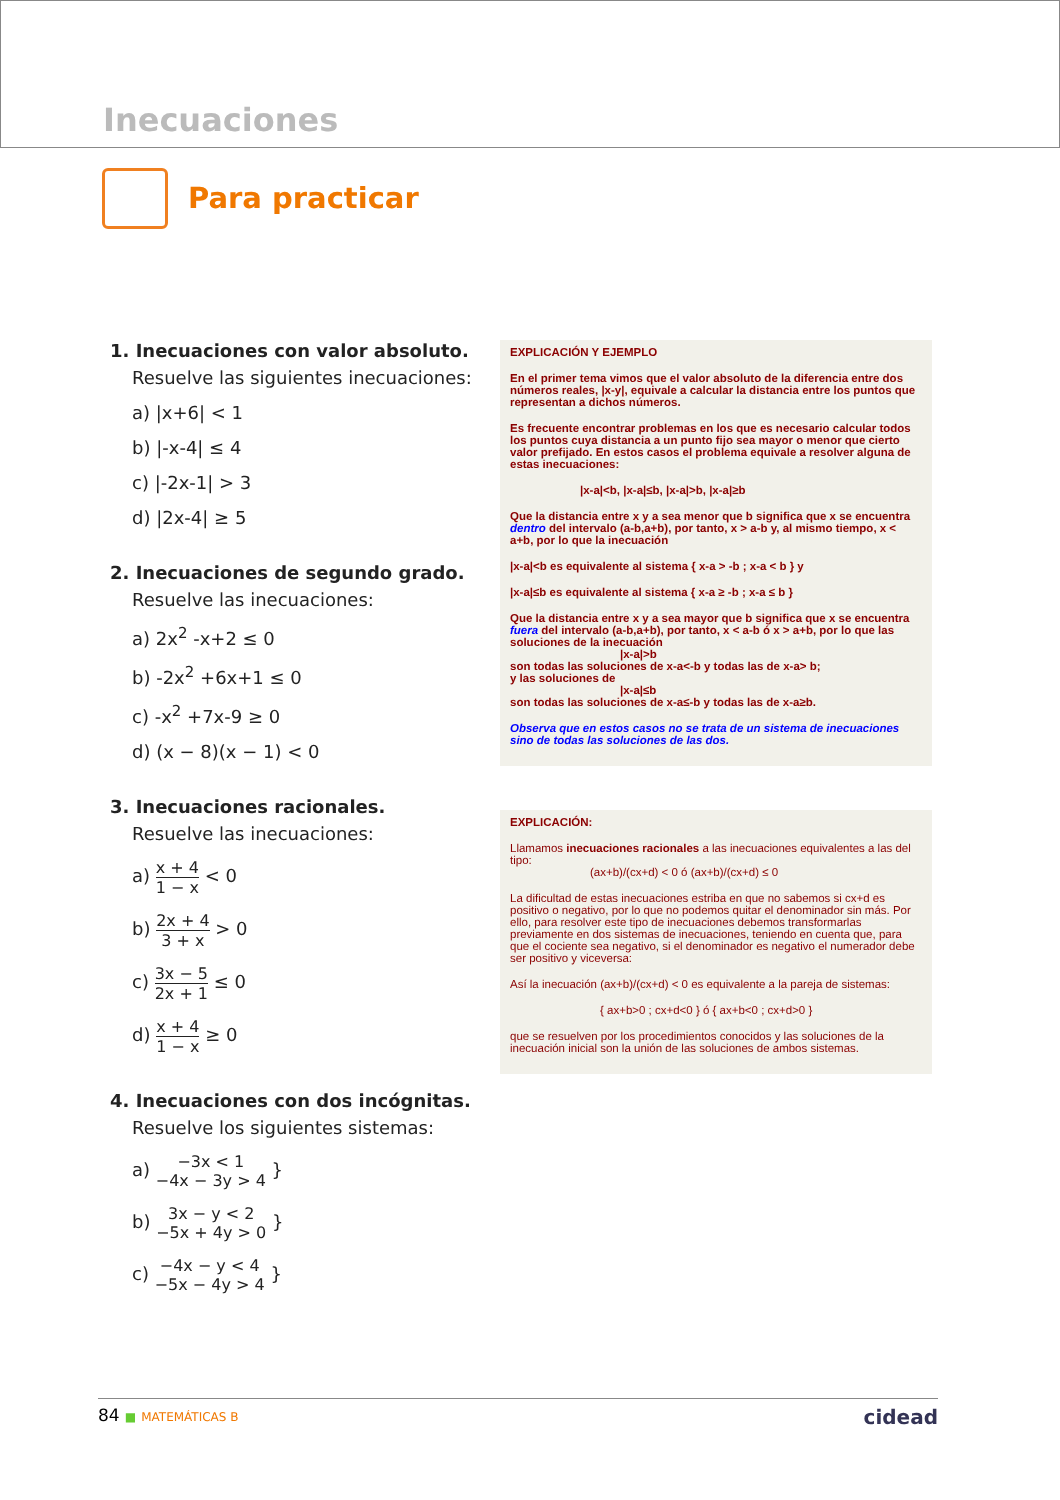Inecuaciones
Para practicar
1. Inecuaciones con valor absoluto.
Resuelve las siguientes inecuaciones:
a) |x+6| < 1
b) |-x-4| ≤ 4
c) |-2x-1| > 3
d) |2x-4| ≥ 5
2. Inecuaciones de segundo grado.
Resuelve las inecuaciones:
a) 2x<sup>2</sup> -x+2 ≤ 0
b) -2x<sup>2</sup> +6x+1 ≤ 0
c) -x<sup>2</sup> +7x-9 ≥ 0
d) (x − 8)(x − 1) < 0
3. Inecuaciones racionales.
Resuelve las inecuaciones:
a) x + 4 1 − x < 0
b) 2x + 4 3 + x > 0
c) 3x − 5 2x + 1 ≤ 0
d) x + 4 1 − x ≥ 0
4. Inecuaciones con dos incógnitas.
Resuelve los siguientes sistemas:
a) −3x < 1
−4x − 3y > 4 }
b) 3x − y < 2
−5x + 4y > 0 }
c) −4x − y < 4
−5x − 4y > 4 }
EXPLICACIÓN Y EJEMPLO
En el primer tema vimos que el valor absoluto de la diferencia entre dos números reales, |x-y|, equivale a calcular la distancia entre los puntos que representan a dichos números.
Es frecuente encontrar problemas en los que es necesario calcular todos los puntos cuya distancia a un punto fijo sea mayor o menor que cierto valor prefijado. En estos casos el problema equivale a resolver alguna de estas inecuaciones:
|x-a|<b, |x-a|≤b, |x-a|>b, |x-a|≥b
Que la distancia entre x y a sea menor que b significa que x se encuentra dentro del intervalo (a-b,a+b), por tanto, x > a-b y, al mismo tiempo, x < a+b, por lo que la inecuación
|x-a|<b es equivalente al sistema { x-a > -b ; x-a < b } y
|x-a|≤b es equivalente al sistema { x-a ≥ -b ; x-a ≤ b }
Que la distancia entre x y a sea mayor que b significa que x se encuentra fuera del intervalo (a-b,a+b), por tanto, x < a-b ó x > a+b, por lo que las soluciones de la inecuación
|x-a|>b
son todas las soluciones de x-a<-b y todas las de x-a> b;
y las soluciones de
|x-a|≤b
son todas las soluciones de x-a≤-b y todas las de x-a≥b.
Observa que en estos casos no se trata de un sistema de inecuaciones sino de todas las soluciones de las dos.
EXPLICACIÓN:
Llamamos inecuaciones racionales a las inecuaciones equivalentes a las del tipo:
(ax+b)/(cx+d) < 0 ó (ax+b)/(cx+d) ≤ 0
La dificultad de estas inecuaciones estriba en que no sabemos si cx+d es positivo o negativo, por lo que no podemos quitar el denominador sin más. Por ello, para resolver este tipo de inecuaciones debemos transformarlas previamente en dos sistemas de inecuaciones, teniendo en cuenta que, para que el cociente sea negativo, si el denominador es negativo el numerador debe ser positivo y viceversa:
Así la inecuación (ax+b)/(cx+d) < 0 es equivalente a la pareja de sistemas:
{ ax+b>0 ; cx+d<0 } ó { ax+b<0 ; cx+d>0 }
que se resuelven por los procedimientos conocidos y las soluciones de la inecuación inicial son la unión de las soluciones de ambos sistemas.
84 ■ MATEMÁTICAS B
cidead